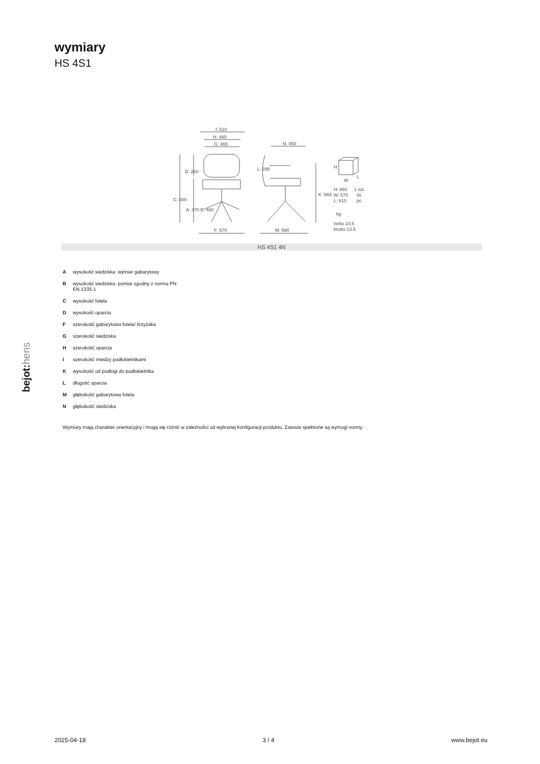wymiary
HS 4S1
I: 510
H: 480
G: 465
N: 450
F: 570
M: 590
C: 800
D: 260
A: 470 B: 460
L: 290
K: 665
H
W
L
H: 860
W: 570
L: 610
1 szt.
St.
pc.
kg
netto 10,5
brutto 13,5
HS 4S1 4N
Awysokość siedziska: wymiar gabarytowy
Bwysokość siedziska: pomiar zgodny z norma PN
EN 1335-1
Cwysokość fotela
Dwysokość oparcia
Fszerokość gabarytowa fotela/ krzyżaka
Gszerokość siedziska
Hszerokość oparcia
Iszerokość miedzy podłokietnikami
Kwysokość od podłogi do podłokietnika
Ldługość oparcia
Mgłębokość gabarytowa fotela
Ngłębokość siedziska
Wymiary mają charakter orientacyjny i mogą się różnić w zależności od wybranej konfiguracji produktu. Zawsze spełnione są wymogi normy.
bejot:hens
2025-04-18 3 / 4 www.bejot.eu